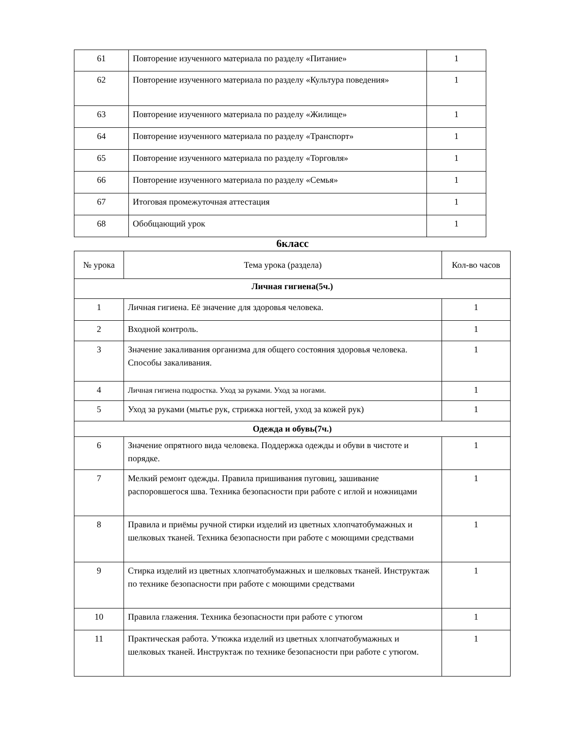| 61 | Повторение изученного материала по разделу «Питание» | 1 |
| 62 | Повторение изученного материала по разделу «Культура поведения» | 1 |
| 63 | Повторение изученного материала по разделу «Жилище» | 1 |
| 64 | Повторение изученного материала по разделу «Транспорт» | 1 |
| 65 | Повторение изученного материала по разделу «Торговля» | 1 |
| 66 | Повторение изученного материала по разделу «Семья» | 1 |
| 67 | Итоговая промежуточная аттестация | 1 |
| 68 | Обобщающий урок | 1 |
6класс
| № урока | Тема урока (раздела) | Кол-во часов |
| --- | --- | --- |
| Личная гигиена(5ч.) | | |
| 1 | Личная гигиена. Её значение для здоровья человека. | 1 |
| 2 | Входной контроль. | 1 |
| 3 | Значение закаливания организма для общего состояния здоровья человека. Способы закаливания. | 1 |
| 4 | Личная гигиена подростка. Уход за руками. Уход за ногами. | 1 |
| 5 | Уход за руками (мытье рук, стрижка ногтей, уход за кожей рук) | 1 |
| Одежда и обувь(7ч.) | | |
| 6 | Значение опрятного вида человека. Поддержка одежды и обуви в чистоте и порядке. | 1 |
| 7 | Мелкий ремонт одежды. Правила пришивания пуговиц, зашивание распоровшегося шва. Техника безопасности при работе с иглой и ножницами | 1 |
| 8 | Правила и приёмы ручной стирки изделий из цветных хлопчатобумажных и шелковых тканей. Техника безопасности при работе с моющими средствами | 1 |
| 9 | Стирка изделий из цветных хлопчатобумажных и шелковых тканей. Инструктаж по технике безопасности при работе с моющими средствами | 1 |
| 10 | Правила глажения. Техника безопасности при работе с утюгом | 1 |
| 11 | Практическая работа. Утюжка изделий из цветных хлопчатобумажных и шелковых тканей. Инструктаж по технике безопасности при работе с утюгом. | 1 |